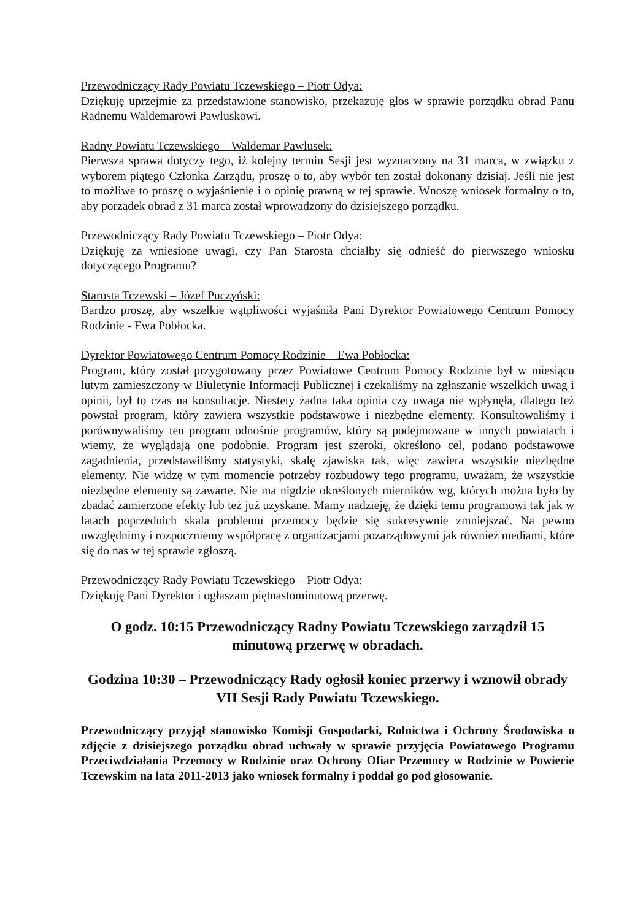Przewodniczący Rady Powiatu Tczewskiego – Piotr Odya:
Dziękuję uprzejmie za przedstawione stanowisko, przekazuję głos w sprawie porządku obrad Panu Radnemu Waldemarowi Pawluskowi.
Radny Powiatu Tczewskiego – Waldemar Pawlusek:
Pierwsza sprawa dotyczy tego, iż kolejny termin Sesji jest wyznaczony na 31 marca, w związku z wyborem piątego Członka Zarządu, proszę o to, aby wybór ten został dokonany dzisiaj. Jeśli nie jest to możliwe to proszę o wyjaśnienie i o opinię prawną w tej sprawie. Wnoszę wniosek formalny o to, aby porządek obrad z 31 marca został wprowadzony do dzisiejszego porządku.
Przewodniczący Rady Powiatu Tczewskiego – Piotr Odya:
Dziękuję za wniesione uwagi, czy Pan Starosta chciałby się odnieść do pierwszego wniosku dotyczącego Programu?
Starosta Tczewski – Józef Puczyński:
Bardzo proszę, aby wszelkie wątpliwości wyjaśniła Pani Dyrektor Powiatowego Centrum Pomocy Rodzinie - Ewa Pobłocka.
Dyrektor Powiatowego Centrum Pomocy Rodzinie – Ewa Pobłocka:
Program, który został przygotowany przez Powiatowe Centrum Pomocy Rodzinie był w miesiącu lutym zamieszczony w Biuletynie Informacji Publicznej i czekaliśmy na zgłaszanie wszelkich uwag i opinii, był to czas na konsultacje. Niestety żadna taka opinia czy uwaga nie wpłynęła, dlatego też powstał program, który zawiera wszystkie podstawowe i niezbędne elementy. Konsultowaliśmy i porównywaliśmy ten program odnośnie programów, który są podejmowane w innych powiatach i wiemy, że wyglądają one podobnie. Program jest szeroki, określono cel, podano podstawowe zagadnienia, przedstawiliśmy statystyki, skalę zjawiska tak, więc zawiera wszystkie niezbędne elementy. Nie widzę w tym momencie potrzeby rozbudowy tego programu, uważam, że wszystkie niezbędne elementy są zawarte. Nie ma nigdzie określonych mierników wg, których można było by zbadać zamierzone efekty lub też już uzyskane. Mamy nadzieję, że dzięki temu programowi tak jak w latach poprzednich skala problemu przemocy będzie się sukcesywnie zmniejszać. Na pewno uwzględnimy i rozpoczniemy współpracę z organizacjami pozarządowymi jak również mediami, które się do nas w tej sprawie zgłoszą.
Przewodniczący Rady Powiatu Tczewskiego – Piotr Odya:
Dziękuję Pani Dyrektor i ogłaszam piętnastominutową przerwę.
O godz. 10:15 Przewodniczący Radny Powiatu Tczewskiego zarządził 15 minutową przerwę w obradach.
Godzina 10:30 – Przewodniczący Rady ogłosił koniec przerwy i wznowił obrady VII Sesji Rady Powiatu Tczewskiego.
Przewodniczący przyjął stanowisko Komisji Gospodarki, Rolnictwa i Ochrony Środowiska o zdjęcie z dzisiejszego porządku obrad uchwały w sprawie przyjęcia Powiatowego Programu Przeciwdziałania Przemocy w Rodzinie oraz Ochrony Ofiar Przemocy w Rodzinie w Powiecie Tczewskim na lata 2011-2013 jako wniosek formalny i poddał go pod głosowanie.